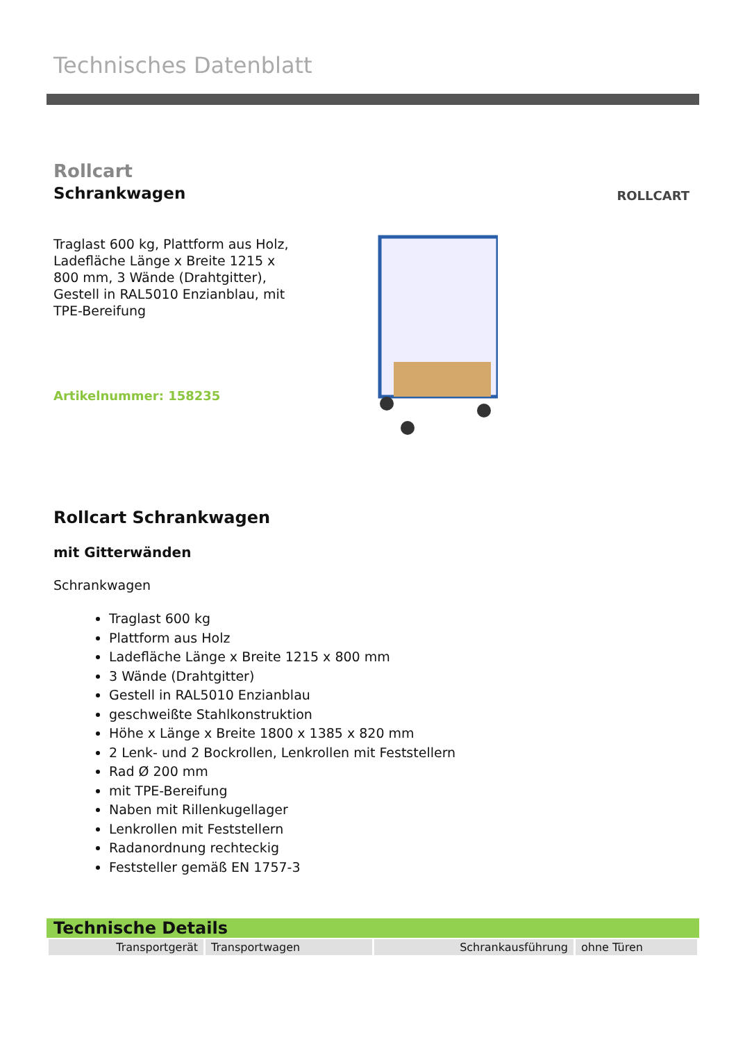Technisches Datenblatt
Rollcart
Schrankwagen
Traglast 600 kg, Plattform aus Holz, Ladefläche Länge x Breite 1215 x 800 mm, 3 Wände (Drahtgitter), Gestell in RAL5010 Enzianblau, mit TPE-Bereifung
Artikelnummer: 158235
ROLLCART
Rollcart Schrankwagen
mit Gitterwänden
Schrankwagen
Traglast 600 kg
Plattform aus Holz
Ladefläche Länge x Breite 1215 x 800 mm
3 Wände (Drahtgitter)
Gestell in RAL5010 Enzianblau
geschweißte Stahlkonstruktion
Höhe x Länge x Breite 1800 x 1385 x 820 mm
2 Lenk- und 2 Bockrollen, Lenkrollen mit Feststellern
Rad Ø 200 mm
mit TPE-Bereifung
Naben mit Rillenkugellager
Lenkrollen mit Feststellern
Radanordnung rechteckig
Feststeller gemäß EN 1757-3
Technische Details
| Transportgerät | Transportwagen | Schrankausführung | ohne Türen |